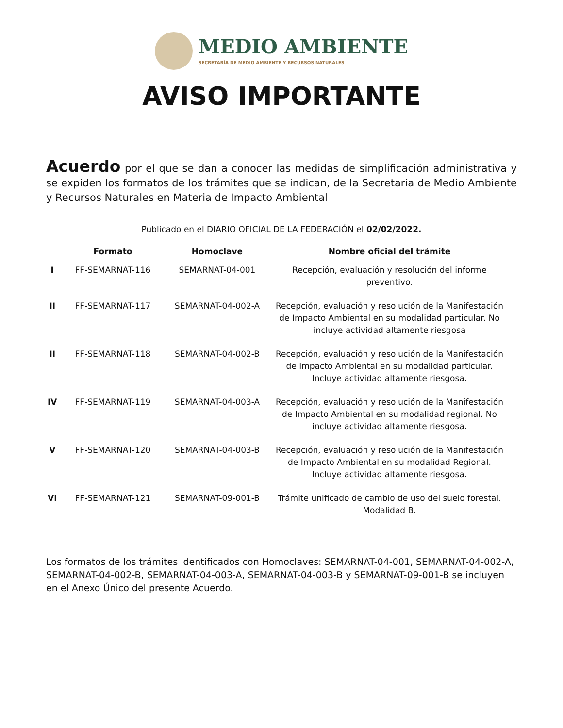MEDIO AMBIENTE
SECRETARÍA DE MEDIO AMBIENTE Y RECURSOS NATURALES
AVISO IMPORTANTE
Acuerdo por el que se dan a conocer las medidas de simplificación administrativa y se expiden los formatos de los trámites que se indican, de la Secretaria de Medio Ambiente y Recursos Naturales en Materia de Impacto Ambiental
Publicado en el DIARIO OFICIAL DE LA FEDERACIÓN el 02/02/2022.
| | Formato | Homoclave | Nombre oficial del trámite |
| --- | --- | --- | --- |
| I | FF-SEMARNAT-116 | SEMARNAT-04-001 | Recepción, evaluación y resolución del informe preventivo. |
| II | FF-SEMARNAT-117 | SEMARNAT-04-002-A | Recepción, evaluación y resolución de la Manifestación de Impacto Ambiental en su modalidad particular. No incluye actividad altamente riesgosa |
| II | FF-SEMARNAT-118 | SEMARNAT-04-002-B | Recepción, evaluación y resolución de la Manifestación de Impacto Ambiental en su modalidad particular. Incluye actividad altamente riesgosa. |
| IV | FF-SEMARNAT-119 | SEMARNAT-04-003-A | Recepción, evaluación y resolución de la Manifestación de Impacto Ambiental en su modalidad regional. No incluye actividad altamente riesgosa. |
| V | FF-SEMARNAT-120 | SEMARNAT-04-003-B | Recepción, evaluación y resolución de la Manifestación de Impacto Ambiental en su modalidad Regional. Incluye actividad altamente riesgosa. |
| VI | FF-SEMARNAT-121 | SEMARNAT-09-001-B | Trámite unificado de cambio de uso del suelo forestal. Modalidad B. |
Los formatos de los trámites identificados con Homoclaves: SEMARNAT-04-001, SEMARNAT-04-002-A, SEMARNAT-04-002-B, SEMARNAT-04-003-A, SEMARNAT-04-003-B y SEMARNAT-09-001-B se incluyen en el Anexo Único del presente Acuerdo.